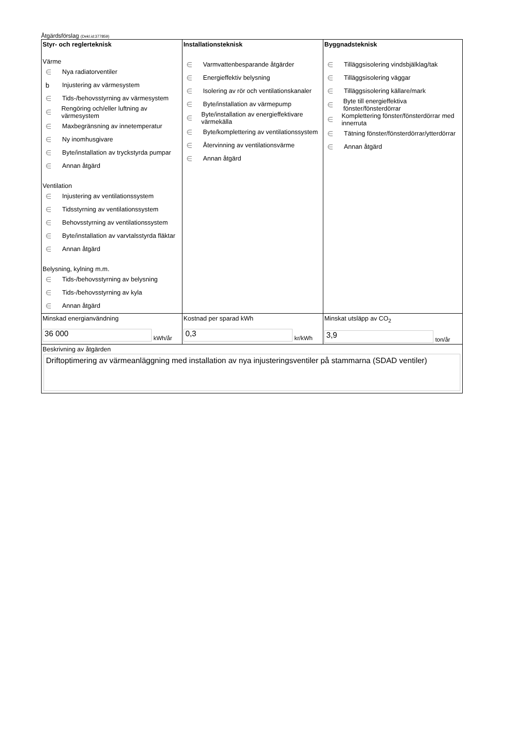Åtgärdsförslag (Dekl.id:377859)
| Styr- och reglerteknisk Värme ∈ Nya radiatorventiler b Injustering av värmesystem ∈ Tids-/behovsstyrning av värmesystem ∈ Rengöring och/eller luftning av värmesystem ∈ Maxbegränsning av innetemperatur ∈ Ny inomhusgivare ∈ Byte/installation av tryckstyrda pumpar ∈ Annan åtgärd Ventilation ∈ Injustering av ventilationssystem ∈ Tidsstyrning av ventilationssystem ∈ Behovsstyrning av ventilationssystem ∈ Byte/installation av varvtalsstyrda fläktar ∈ Annan åtgärd Belysning, kylning m.m. ∈ Tids-/behovsstyrning av belysning ∈ Tids-/behovsstyrning av kyla ∈ Annan åtgärd | Installationsteknisk ∈ Varmvattenbesparande åtgärder ∈ Energieffektiv belysning ∈ Isolering av rör och ventilationskanaler ∈ Byte/installation av värmepump ∈ Byte/installation av energieffektivare värmekälla ∈ Byte/komplettering av ventilationssystem ∈ Återvinning av ventilationsvärme ∈ Annan åtgärd | Byggnadsteknisk ∈ Tilläggsisolering vindsbjälklag/tak ∈ Tilläggsisolering väggar ∈ Tilläggsisolering källare/mark ∈ Byte till energieffektiva fönster/fönsterdörrar ∈ Komplettering fönster/fönsterdörrar med innerruta ∈ Tätning fönster/fönsterdörrar/ytterdörrar ∈ Annan åtgärd |
| Minskad energianvändning 36 000 kWh/år | Kostnad per sparad kWh 0,3 kr/kWh | Minskat utsläpp av CO<sub>2</sub> 3,9 ton/år |
| Beskrivning av åtgärden Driftoptimering av värmeanläggning med installation av nya injusteringsventiler på stammarna (SDAD ventiler) | | |